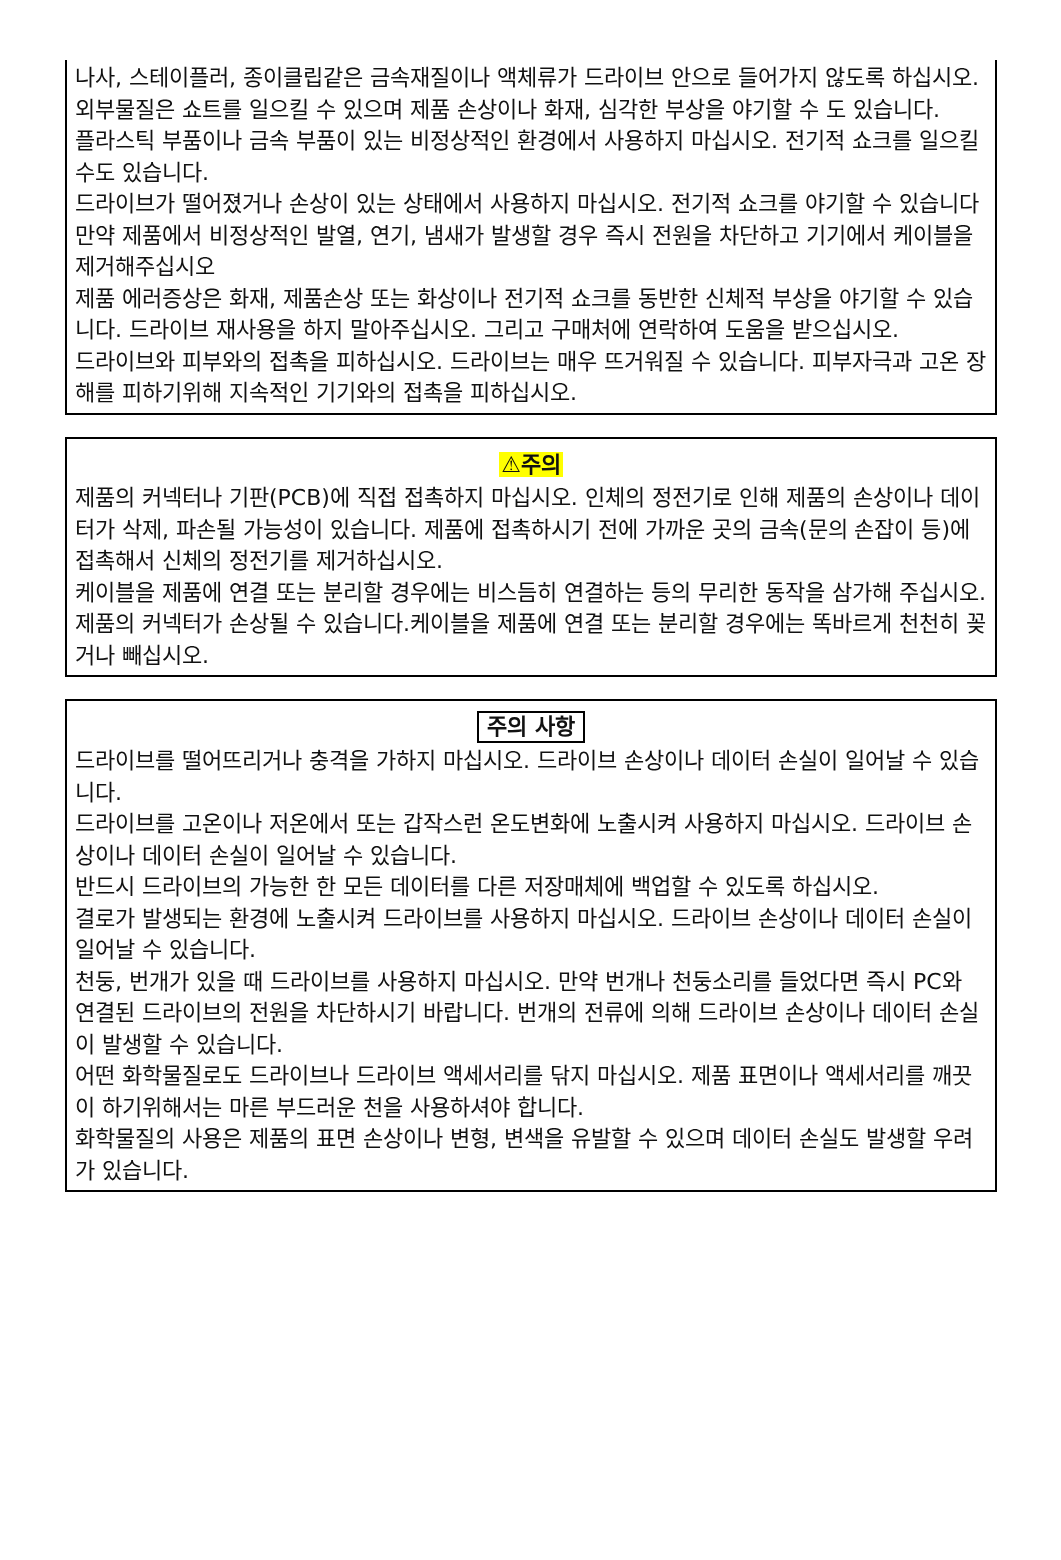나사, 스테이플러, 종이클립같은 금속재질이나 액체류가 드라이브 안으로 들어가지 않도록 하십시오. 외부물질은 쇼트를 일으킬 수 있으며 제품 손상이나 화재, 심각한 부상을 야기할 수 도 있습니다.
플라스틱 부품이나 금속 부품이 있는 비정상적인 환경에서 사용하지 마십시오. 전기적 쇼크를 일으킬 수도 있습니다.
드라이브가 떨어졌거나 손상이 있는 상태에서 사용하지 마십시오. 전기적 쇼크를 야기할 수 있습니다
만약 제품에서 비정상적인 발열, 연기, 냄새가 발생할 경우 즉시 전원을 차단하고 기기에서 케이블을 제거해주십시오
제품 에러증상은 화재, 제품손상 또는 화상이나 전기적 쇼크를 동반한 신체적 부상을 야기할 수 있습니다. 드라이브 재사용을 하지 말아주십시오. 그리고 구매처에 연락하여 도움을 받으십시오.
드라이브와 피부와의 접촉을 피하십시오. 드라이브는 매우 뜨거워질 수 있습니다. 피부자극과 고온 장해를 피하기위해 지속적인 기기와의 접촉을 피하십시오.
⚠주의
제품의 커넥터나 기판(PCB)에 직접 접촉하지 마십시오. 인체의 정전기로 인해 제품의 손상이나 데이터가 삭제, 파손될 가능성이 있습니다. 제품에 접촉하시기 전에 가까운 곳의 금속(문의 손잡이 등)에 접촉해서 신체의 정전기를 제거하십시오.
케이블을 제품에 연결 또는 분리할 경우에는 비스듬히 연결하는 등의 무리한 동작을 삼가해 주십시오. 제품의 커넥터가 손상될 수 있습니다.케이블을 제품에 연결 또는 분리할 경우에는 똑바르게 천천히 꽂거나 빼십시오.
주의 사항
드라이브를 떨어뜨리거나 충격을 가하지 마십시오. 드라이브 손상이나 데이터 손실이 일어날 수 있습니다.
드라이브를 고온이나 저온에서 또는 갑작스런 온도변화에 노출시켜 사용하지 마십시오. 드라이브 손상이나 데이터 손실이 일어날 수 있습니다.
반드시 드라이브의 가능한 한 모든 데이터를 다른 저장매체에 백업할 수 있도록 하십시오.
결로가 발생되는 환경에 노출시켜 드라이브를 사용하지 마십시오. 드라이브 손상이나 데이터 손실이 일어날 수 있습니다.
천둥, 번개가 있을 때 드라이브를 사용하지 마십시오. 만약 번개나 천둥소리를 들었다면 즉시 PC와 연결된 드라이브의 전원을 차단하시기 바랍니다. 번개의 전류에 의해 드라이브 손상이나 데이터 손실이 발생할 수 있습니다.
어떤 화학물질로도 드라이브나 드라이브 액세서리를 닦지 마십시오. 제품 표면이나 액세서리를 깨끗이 하기위해서는 마른 부드러운 천을 사용하셔야 합니다.
화학물질의 사용은 제품의 표면 손상이나 변형, 변색을 유발할 수 있으며 데이터 손실도 발생할 우려가 있습니다.